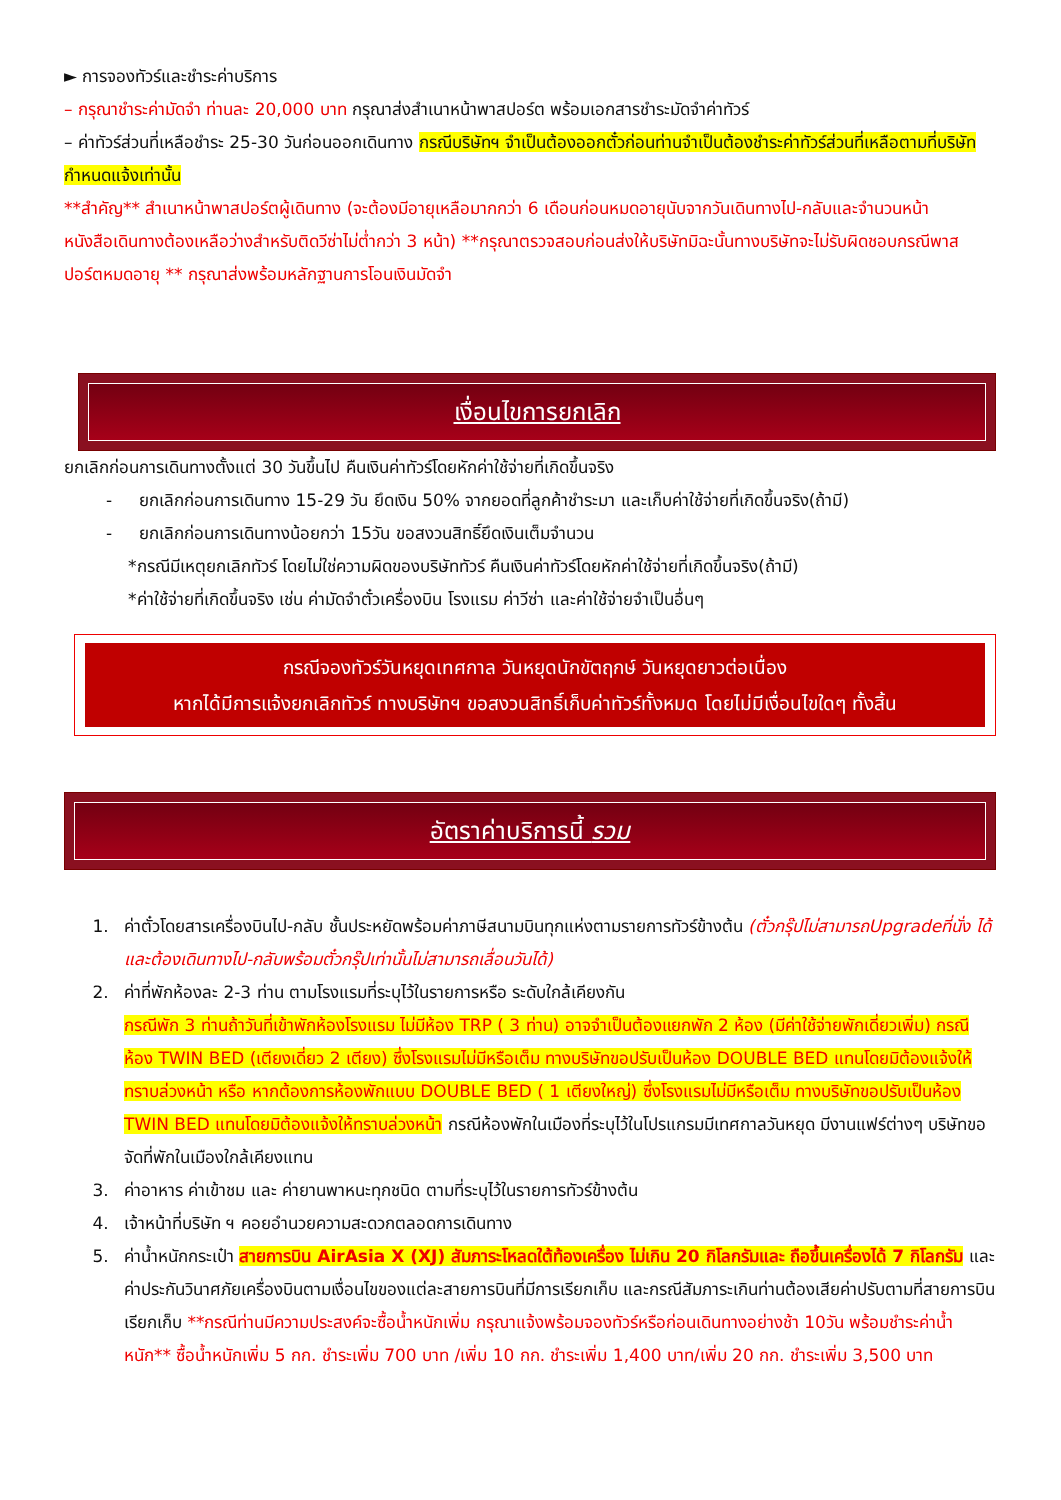► การจองทัวร์และชำระค่าบริการ
– กรุณาชำระค่ามัดจำ ท่านละ 20,000 บาท กรุณาส่งสำเนาหน้าพาสปอร์ต พร้อมเอกสารชำระมัดจำค่าทัวร์
– ค่าทัวร์ส่วนที่เหลือชำระ 25-30 วันก่อนออกเดินทาง กรณีบริษัทฯ จำเป็นต้องออกตั๋วก่อนท่านจำเป็นต้องชำระค่าทัวร์ส่วนที่เหลือตามที่บริษัทกำหนดแจ้งเท่านั้น
**สำคัญ** สำเนาหน้าพาสปอร์ตผู้เดินทาง (จะต้องมีอายุเหลือมากกว่า 6 เดือนก่อนหมดอายุนับจากวันเดินทางไป-กลับและจำนวนหน้าหนังสือเดินทางต้องเหลือว่างสำหรับติดวีซ่าไม่ต่ำกว่า 3 หน้า) **กรุณาตรวจสอบก่อนส่งให้บริษัทมิฉะนั้นทางบริษัทจะไม่รับผิดชอบกรณีพาสปอร์ตหมดอายุ ** กรุณาส่งพร้อมหลักฐานการโอนเงินมัดจำ
เงื่อนไขการยกเลิก
ยกเลิกก่อนการเดินทางตั้งแต่ 30 วันขึ้นไป คืนเงินค่าทัวร์โดยหักค่าใช้จ่ายที่เกิดขึ้นจริง
- ยกเลิกก่อนการเดินทาง 15-29 วัน ยึดเงิน 50% จากยอดที่ลูกค้าชำระมา และเก็บค่าใช้จ่ายที่เกิดขึ้นจริง(ถ้ามี)
- ยกเลิกก่อนการเดินทางน้อยกว่า 15วัน ขอสงวนสิทธิ์ยึดเงินเต็มจำนวน
*กรณีมีเหตุยกเลิกทัวร์ โดยไม่ใช่ความผิดของบริษัททัวร์ คืนเงินค่าทัวร์โดยหักค่าใช้จ่ายที่เกิดขึ้นจริง(ถ้ามี)
*ค่าใช้จ่ายที่เกิดขึ้นจริง เช่น ค่ามัดจำตั๋วเครื่องบิน โรงแรม ค่าวีซ่า และค่าใช้จ่ายจำเป็นอื่นๆ
กรณีจองทัวร์วันหยุดเทศกาล วันหยุดนักขัตฤกษ์ วันหยุดยาวต่อเนื่อง
หากได้มีการแจ้งยกเลิกทัวร์ ทางบริษัทฯ ขอสงวนสิทธิ์เก็บค่าทัวร์ทั้งหมด โดยไม่มีเงื่อนไขใดๆ ทั้งสิ้น
อัตราค่าบริการนี้ รวม
1. ค่าตั๋วโดยสารเครื่องบินไป-กลับ ชั้นประหยัดพร้อมค่าภาษีสนามบินทุกแห่งตามรายการทัวร์ข้างต้น (ตั๋วกรุ๊ปไม่สามารถUpgradeที่นั่ง ได้ และต้องเดินทางไป-กลับพร้อมตั๋วกรุ๊ปเท่านั้นไม่สามารถเลื่อนวันได้)
2. ค่าที่พักห้องละ 2-3 ท่าน ตามโรงแรมที่ระบุไว้ในรายการหรือ ระดับใกล้เคียงกัน
กรณีพัก 3 ท่านถ้าวันที่เข้าพักห้องโรงแรม ไม่มีห้อง TRP ( 3 ท่าน) อาจจำเป็นต้องแยกพัก 2 ห้อง (มีค่าใช้จ่ายพักเดี่ยวเพิ่ม) กรณีห้อง TWIN BED (เตียงเดี่ยว 2 เตียง) ซึ่งโรงแรมไม่มีหรือเต็ม ทางบริษัทขอปรับเป็นห้อง DOUBLE BED แทนโดยมิต้องแจ้งให้ทราบล่วงหน้า หรือ หากต้องการห้องพักแบบ DOUBLE BED ( 1 เตียงใหญ่) ซึ่งโรงแรมไม่มีหรือเต็ม ทางบริษัทขอปรับเป็นห้อง TWIN BED แทนโดยมิต้องแจ้งให้ทราบล่วงหน้า กรณีห้องพักในเมืองที่ระบุไว้ในโปรแกรมมีเทศกาลวันหยุด มีงานแฟร์ต่างๆ บริษัทขอจัดที่พักในเมืองใกล้เคียงแทน
3. ค่าอาหาร ค่าเข้าชม และ ค่ายานพาหนะทุกชนิด ตามที่ระบุไว้ในรายการทัวร์ข้างต้น
4. เจ้าหน้าที่บริษัท ฯ คอยอำนวยความสะดวกตลอดการเดินทาง
5. ค่าน้ำหนักกระเป๋า สายการบิน AirAsia X (XJ) สัมภาระโหลดใต้ท้องเครื่อง ไม่เกิน 20 กิโลกรัมและ ถือขึ้นเครื่องได้ 7 กิโลกรัม และค่าประกันวินาศภัยเครื่องบินตามเงื่อนไขของแต่ละสายการบินที่มีการเรียกเก็บ และกรณีสัมภาระเกินท่านต้องเสียค่าปรับตามที่สายการบินเรียกเก็บ **กรณีท่านมีความประสงค์จะซื้อน้ำหนักเพิ่ม กรุณาแจ้งพร้อมจองทัวร์หรือก่อนเดินทางอย่างช้า 10วัน พร้อมชำระค่าน้ำหนัก** ซื้อน้ำหนักเพิ่ม 5 กก. ชำระเพิ่ม 700 บาท /เพิ่ม 10 กก. ชำระเพิ่ม 1,400 บาท/เพิ่ม 20 กก. ชำระเพิ่ม 3,500 บาท